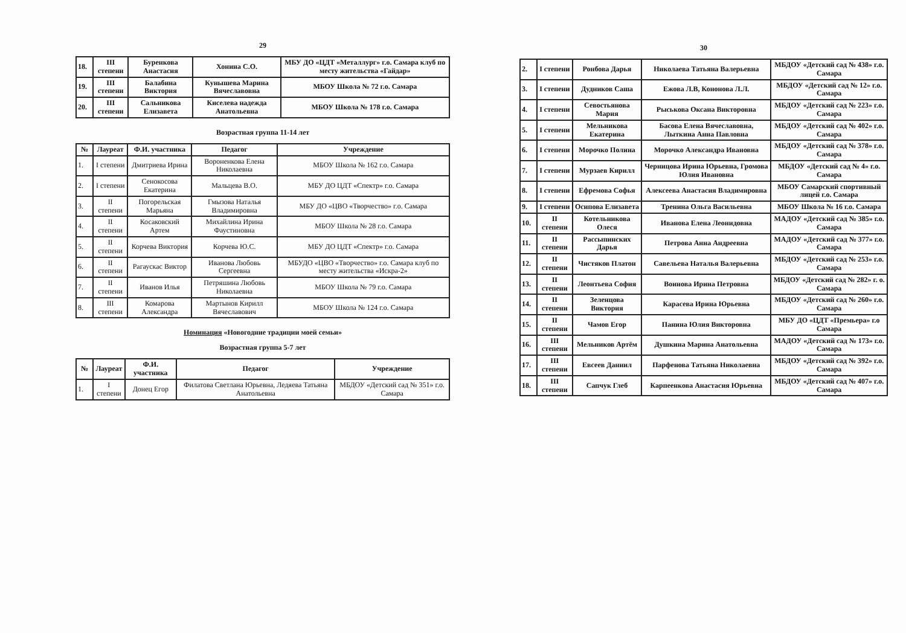29
| 18. | III степени | Буренкова Анастасия | Хонина С.О. | МБУ ДО «ЦДТ «Металлург» г.о. Самара клуб по месту жительства «Гайдар» |
| 19. | III степени | Балабина Виктория | Кунышева Марина Вячеславовна | МБОУ Школа № 72 г.о. Самара |
| 20. | III степени | Сальникова Елизавета | Киселева надежда Анатольевна | МБОУ Школа № 178 г.о. Самара |
Возрастная группа 11-14 лет
| № | Лауреат | Ф.И. участника | Педагог | Учреждение |
| --- | --- | --- | --- | --- |
| 1. | I степени | Дмитриева Ирина | Вороненкова Елена Николаевна | МБОУ Школа № 162 г.о. Самара |
| 2. | I степени | Сенокосова Екатерина | Мальцева В.О. | МБУ ДО ЦДТ «Спектр» г.о. Самара |
| 3. | II степени | Погорельская Марьяна | Гмызова Наталья Владимировна | МБУ ДО «ЦВО «Творчество» г.о. Самара |
| 4. | II степени | Косаковский Артем | Михайлина Ирина Фаустиновна | МБОУ Школа № 28 г.о. Самара |
| 5. | II степени | Корчева Виктория | Корчева Ю.С. | МБУ ДО ЦДТ «Спектр» г.о. Самара |
| 6. | II степени | Рагаускас Виктор | Иванова Любовь Сергеевна | МБУДО «ЦВО «Творчество» г.о. Самара клуб по месту жительства «Искра-2» |
| 7. | II степени | Иванов Илья | Петряшина Любовь Николаевна | МБОУ Школа № 79 г.о. Самара |
| 8. | III степени | Комарова Александра | Мартынов Кирилл Вячеславович | МБОУ Школа № 124 г.о. Самара |
Номинация «Новогодние традиции моей семьи»
Возрастная группа 5-7 лет
| № | Лауреат | Ф.И. участника | Педагог | Учреждение |
| --- | --- | --- | --- | --- |
| 1. | I степени | Донец Егор | Филатова Светлана Юрьевна, Ледяева Татьяна Анатольевна | МБДОУ «Детский сад № 351» г.о. Самара |
30
| 2. | I степени | Ронбова Дарья | Николаева Татьяна Валерьевна | МБДОУ «Детский сад № 438» г.о. Самара |
| 3. | I степени | Дудников Саша | Ежова Л.В, Кононова Л.Л. | МБДОУ «Детский сад № 12» г.о. Самара |
| 4. | I степени | Севостьянова Мария | Рыськова Оксана Викторовна | МБДОУ «Детский сад № 223» г.о. Самара |
| 5. | I степени | Мельникова Екатерина | Басова Елена Вячеславовна, Лыткина Анна Павловна | МБДОУ «Детский сад № 402» г.о. Самара |
| 6. | I степени | Морочко Полина | Морочко Александра Ивановна | МБДОУ «Детский сад № 378» г.о. Самара |
| 7. | I степени | Мурзаев Кирилл | Черницова Ирина Юрьевна, Громова Юлия Ивановна | МБДОУ «Детский сад № 4» г.о. Самара |
| 8. | I степени | Ефремова Софья | Алексеева Анастасия Владимировна | МБОУ Самарский спортивный лицей г.о. Самара |
| 9. | I степени | Осипова Елизавета | Тренина Ольга Васильевна | МБОУ Школа № 16 г.о. Самара |
| 10. | II степени | Котельникова Олеся | Иванова Елена Леонидовна | МАДОУ «Детский сад № 385» г.о. Самара |
| 11. | II степени | Рассыпинских Дарья | Петрова Анна Андреевна | МАДОУ «Детский сад № 377» г.о. Самара |
| 12. | II степени | Чистяков Платон | Савельева Наталья Валерьевна | МБДОУ «Детский сад № 253» г.о. Самара |
| 13. | II степени | Леонтьева София | Воинова Ирина Петровна | МБДОУ «Детский сад № 282» г. о. Самара |
| 14. | II степени | Зеленцова Виктория | Карасева Ирина Юрьевна | МБДОУ «Детский сад № 260» г.о. Самара |
| 15. | II степени | Чамов Егор | Панина Юлия Викторовна | МБУ ДО «ЦДТ «Премьера» г.о Самара |
| 16. | III степени | Мельников Артём | Душкина Марина Анатольевна | МАДОУ «Детский сад № 173» г.о. Самара |
| 17. | III степени | Евсеев Даниил | Парфенова Татьяна Николаевна | МБДОУ «Детский сад № 392» г.о. Самара |
| 18. | III степени | Сапчук Глеб | Карпеенкова Анастасия Юрьевна | МБДОУ «Детский сад № 407» г.о. Самара |